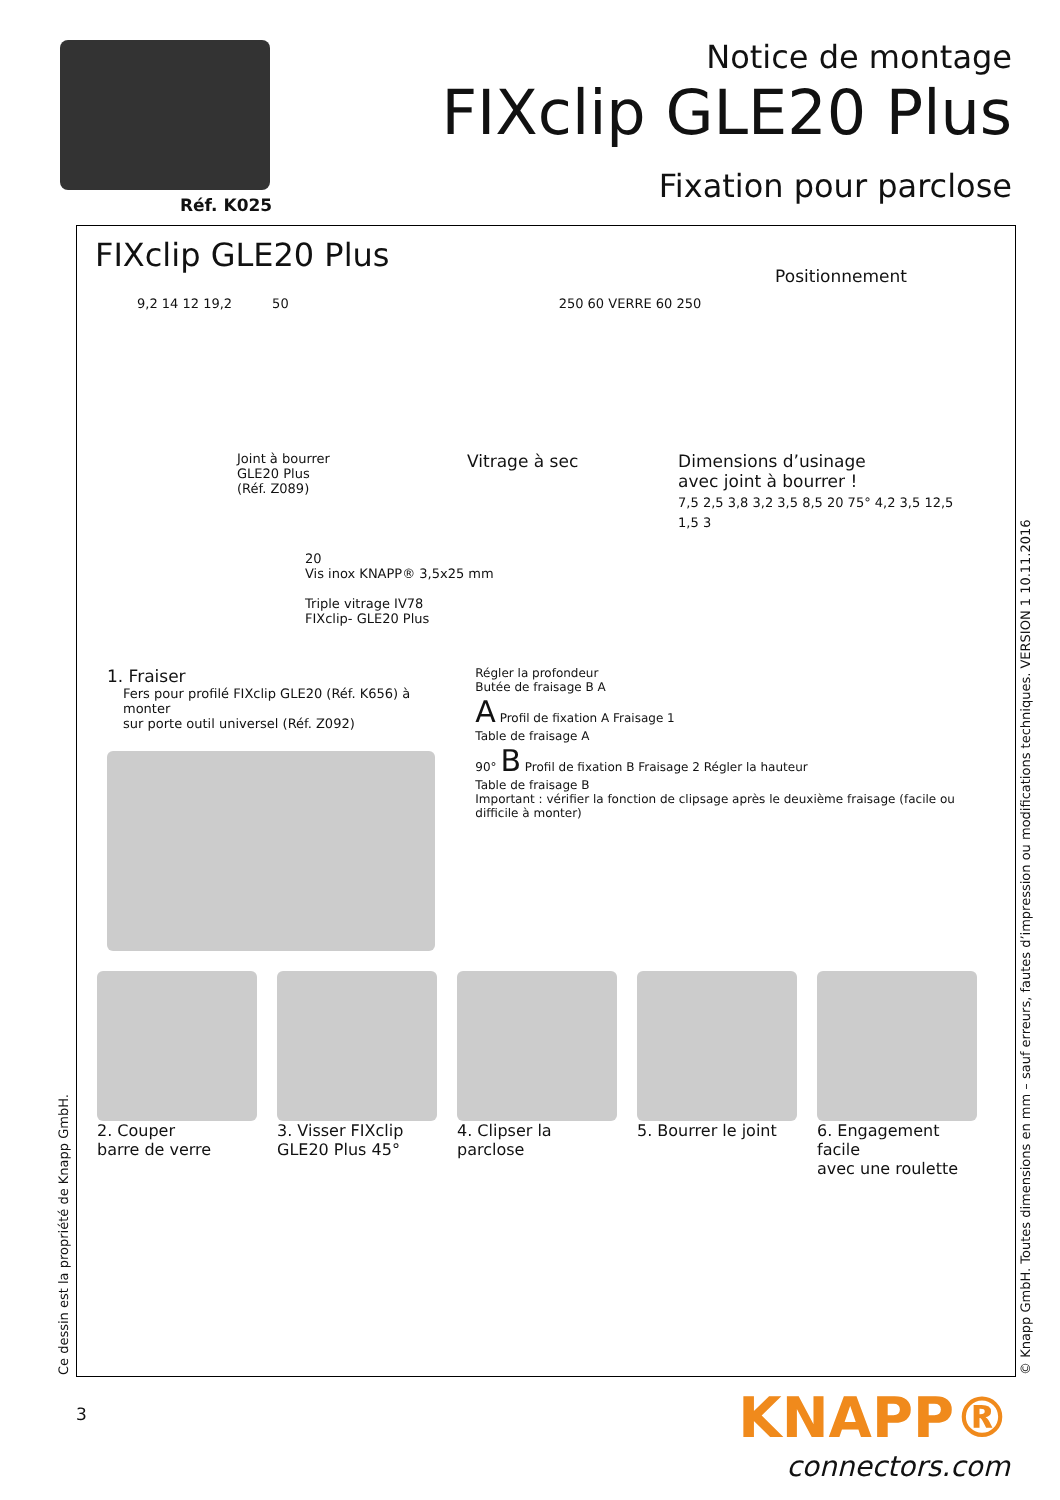Réf. K025
Notice de montage
FIXclip GLE20 Plus
Fixation pour parclose
FIXclip GLE20 Plus
Positionnement
9,2 14 12 19,2 50 250 60 VERRE 60 250
Joint à bourrer
GLE20 Plus
(Réf. Z089)
Vitrage à sec Dimensions d’usinage
avec joint à bourrer !
7,5 2,5 3,8 3,2 3,5 8,5 20 75° 4,2 3,5 12,5 1,5 3
20
Vis inox KNAPP® 3,5x25 mm
Triple vitrage IV78
FIXclip- GLE20 Plus
1. Fraiser
Fers pour profilé FIXclip GLE20 (Réf. K656) à monter
sur porte outil universel (Réf. Z092)
Régler la profondeur
Butée de fraisage B A
A Profil de fixation A Fraisage 1
Table de fraisage A
90° B Profil de fixation B Fraisage 2 Régler la hauteur
Table de fraisage B
Important : vérifier la fonction de clipsage après le deuxième fraisage (facile ou difficile à monter)
2. Couper
barre de verre
3. Visser FIXclip
GLE20 Plus 45°
4. Clipser la parclose
5. Bourrer le joint
6. Engagement facile
avec une roulette
Ce dessin est la propriété de Knapp GmbH. © Knapp GmbH. Toutes dimensions en mm – sauf erreurs, fautes d’impression ou modifications techniques. VERSION 1 10.11.2016
3
KNAPP®
connectors.com